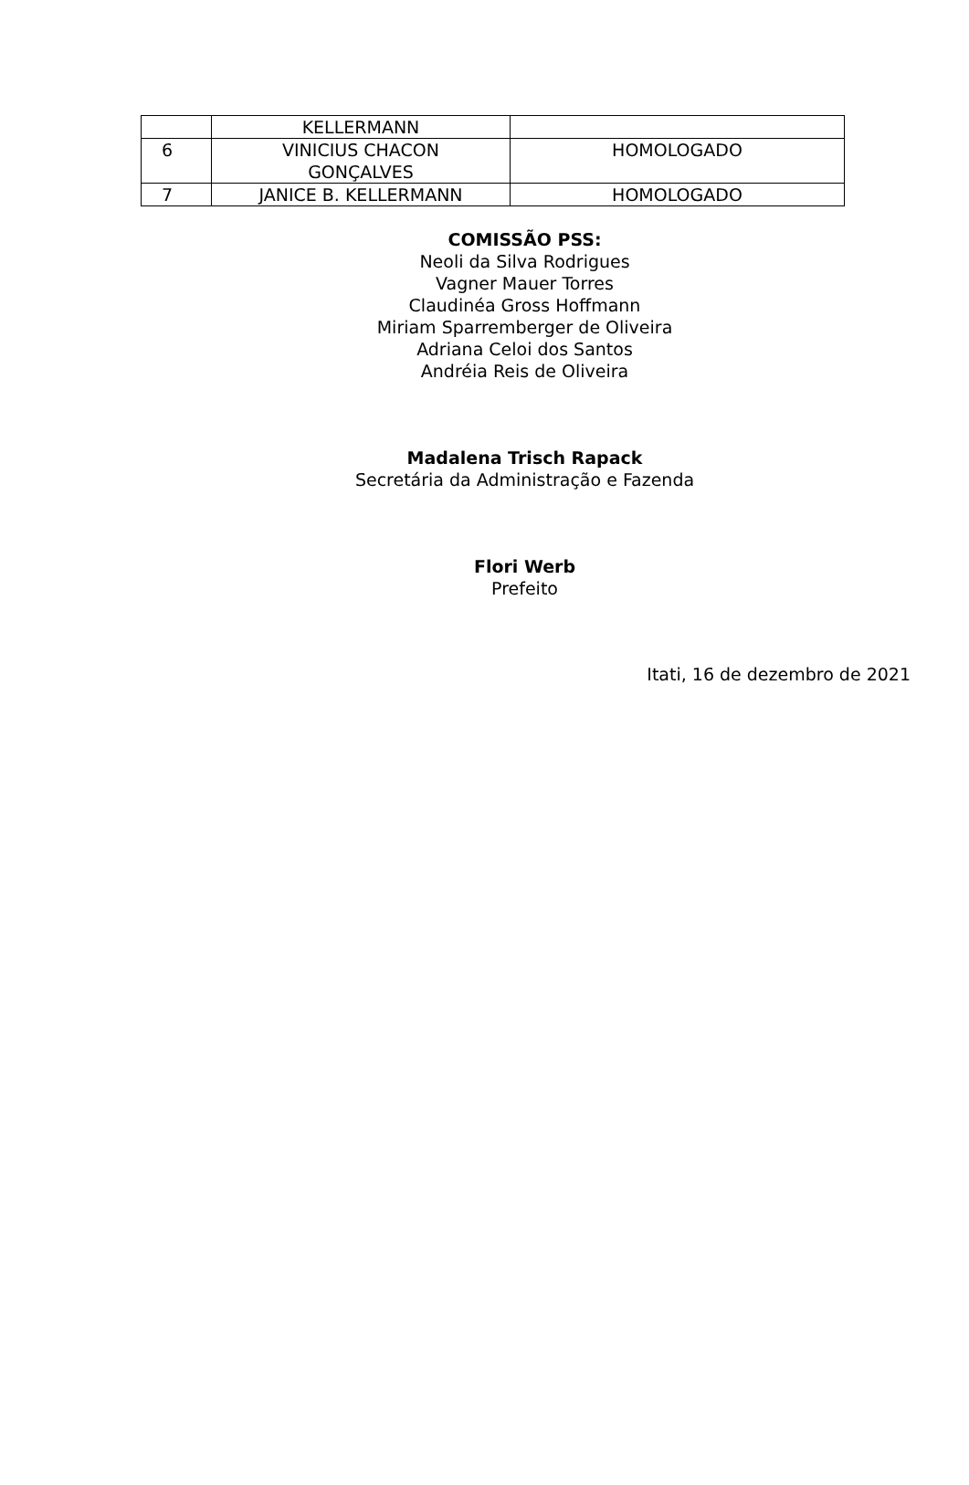| | KELLERMANN | |
| 6 | VINICIUS CHACON GONÇALVES | HOMOLOGADO |
| 7 | JANICE B. KELLERMANN | HOMOLOGADO |
COMISSÃO PSS:
Neoli da Silva Rodrigues
Vagner Mauer Torres
Claudinéa Gross Hoffmann
Miriam Sparremberger de Oliveira
Adriana Celoi dos Santos
Andréia Reis de Oliveira
Madalena Trisch Rapack
Secretária da Administração e Fazenda
Flori Werb
Prefeito
Itati, 16 de dezembro de 2021